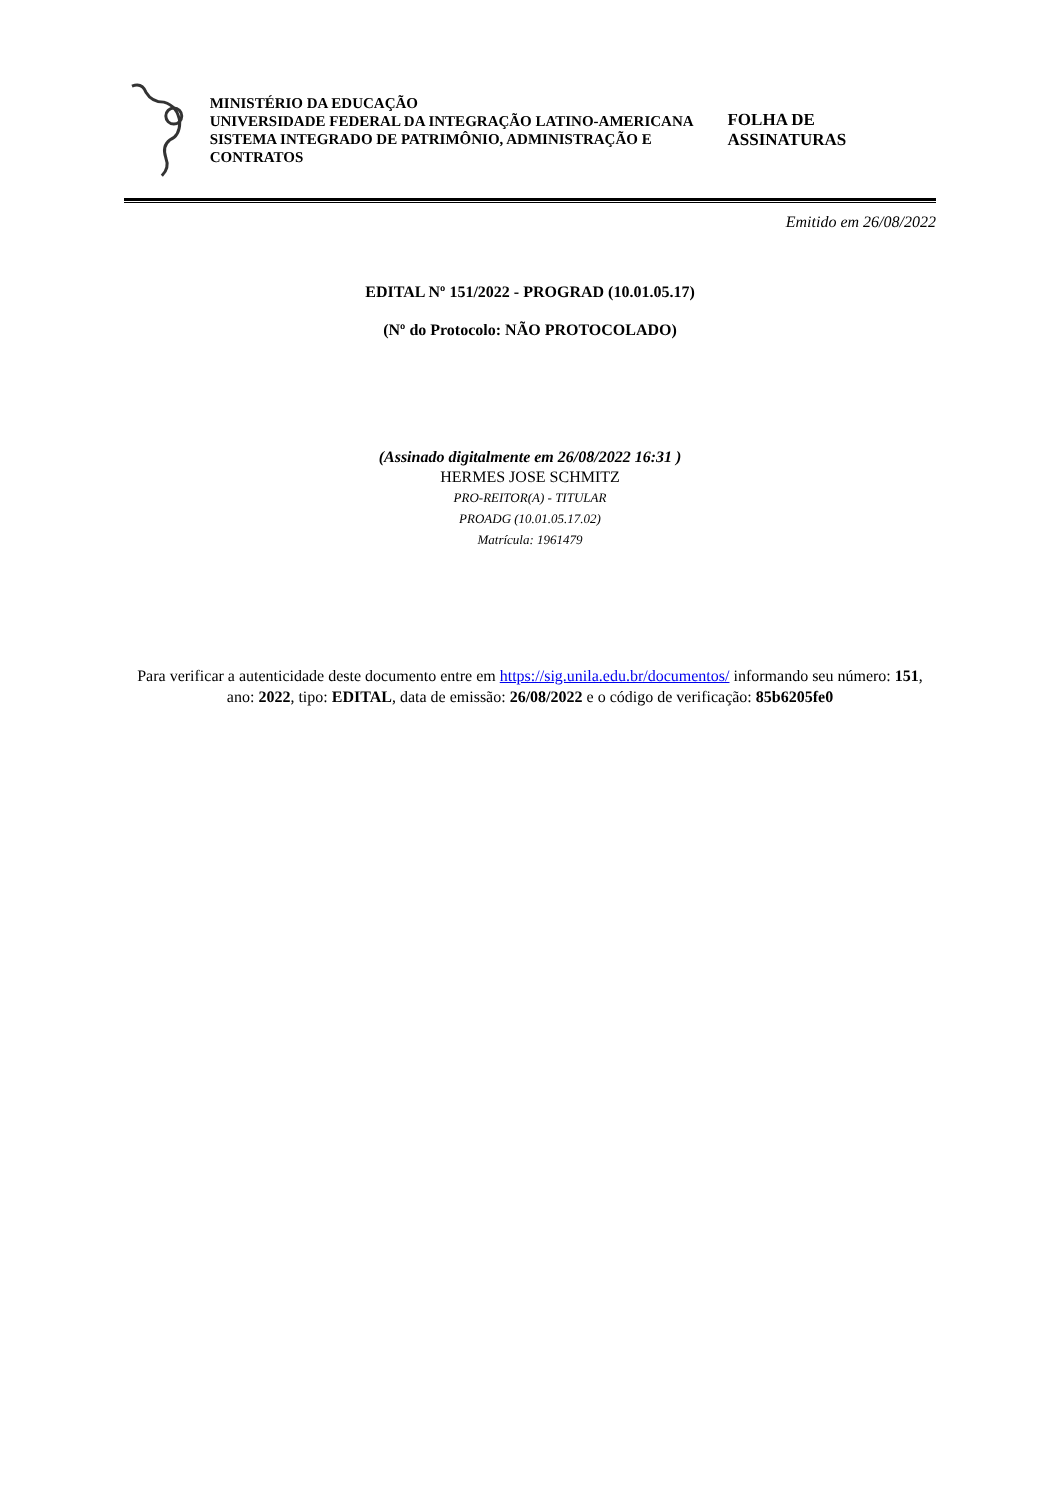MINISTÉRIO DA EDUCAÇÃO
UNIVERSIDADE FEDERAL DA INTEGRAÇÃO LATINO-AMERICANA
SISTEMA INTEGRADO DE PATRIMÔNIO, ADMINISTRAÇÃO E CONTRATOS
FOLHA DE ASSINATURAS
Emitido em 26/08/2022
EDITAL Nº 151/2022 - PROGRAD (10.01.05.17)
(Nº do Protocolo: NÃO PROTOCOLADO)
(Assinado digitalmente em 26/08/2022 16:31 )
HERMES JOSE SCHMITZ
PRO-REITOR(A) - TITULAR
PROADG (10.01.05.17.02)
Matrícula: 1961479
Para verificar a autenticidade deste documento entre em https://sig.unila.edu.br/documentos/ informando seu número: 151, ano: 2022, tipo: EDITAL, data de emissão: 26/08/2022 e o código de verificação: 85b6205fe0